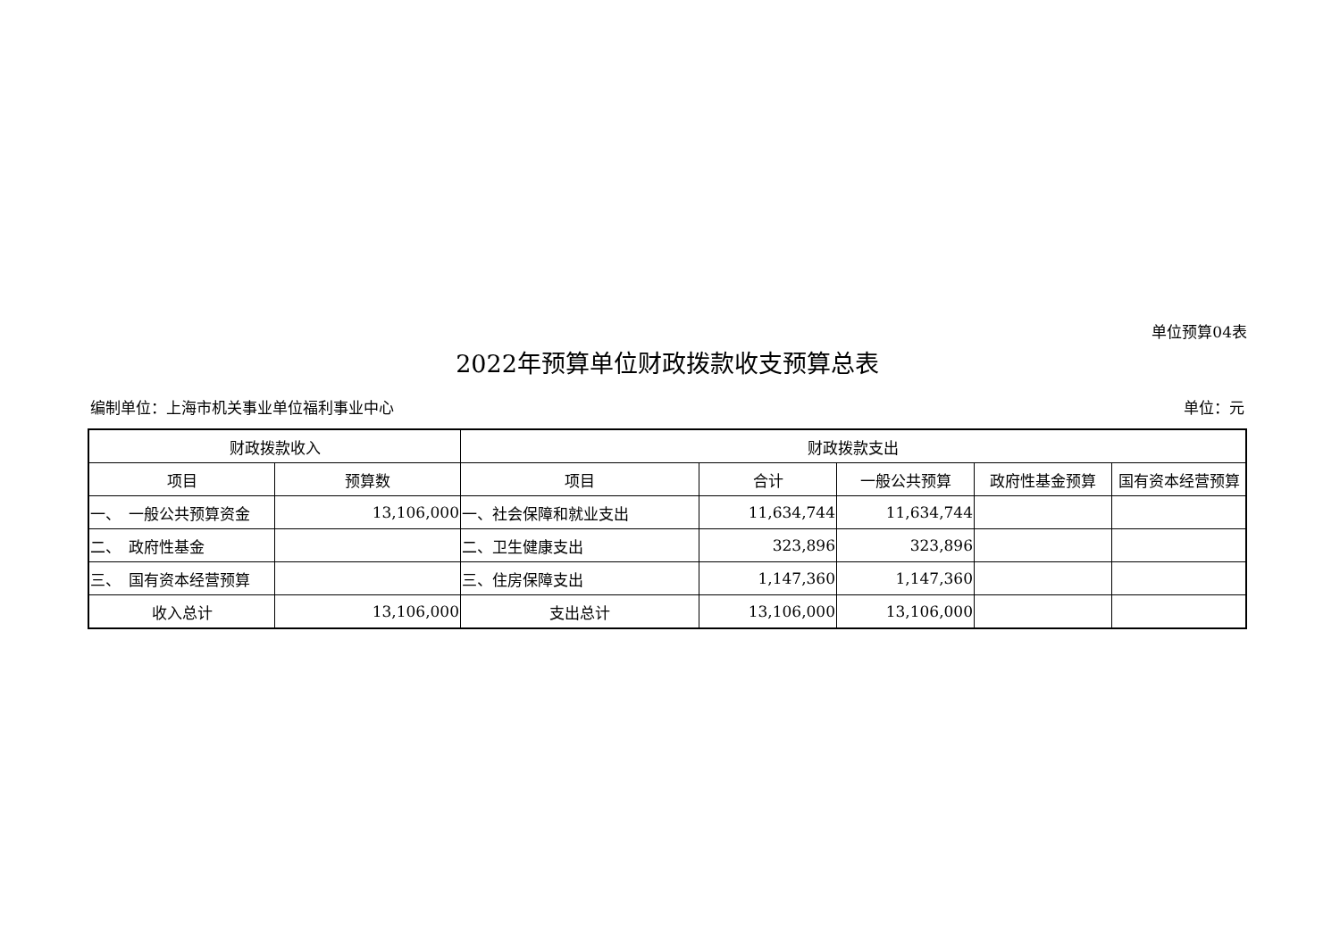单位预算04表
2022年预算单位财政拨款收支预算总表
编制单位：上海市机关事业单位福利事业中心 单位：元
| 财政拨款收入 | | 财政拨款支出 | | | | |
| --- | --- | --- | --- | --- | --- | --- |
| 项目 | 预算数 | 项目 | 合计 | 一般公共预算 | 政府性基金预算 | 国有资本经营预算 |
| 一、 一般公共预算资金 | 13,106,000 | 一、社会保障和就业支出 | 11,634,744 | 11,634,744 | | |
| 二、 政府性基金 | | 二、卫生健康支出 | 323,896 | 323,896 | | |
| 三、 国有资本经营预算 | | 三、住房保障支出 | 1,147,360 | 1,147,360 | | |
| 收入总计 | 13,106,000 | 支出总计 | 13,106,000 | 13,106,000 | | |